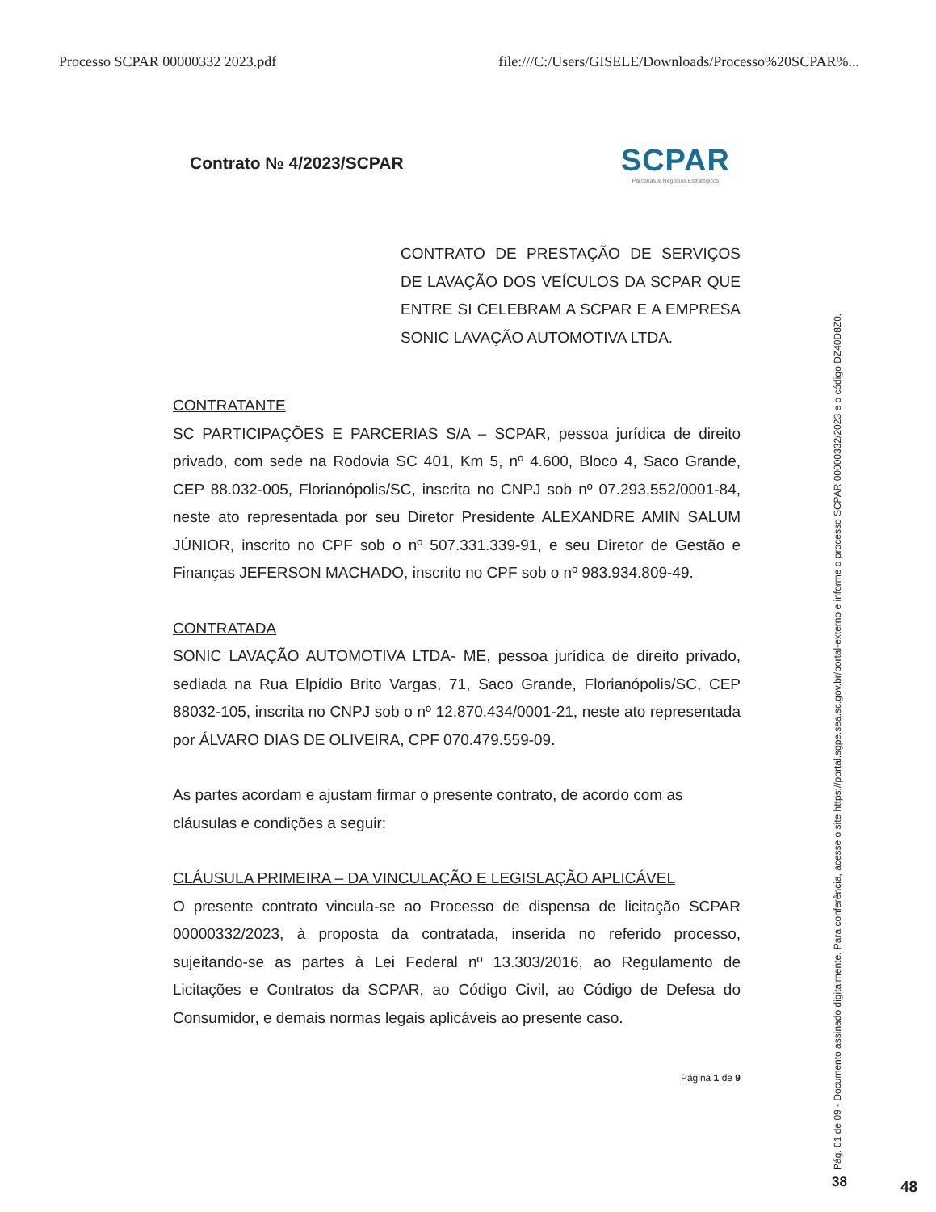Processo SCPAR 00000332 2023.pdf file:///C:/Users/GISELE/Downloads/Processo%20SCPAR%...
Contrato № 4/2023/SCPAR
SCPAR
Parcerias & Negócios Estratégicos
CONTRATO DE PRESTAÇÃO DE SERVIÇOS DE LAVAÇÃO DOS VEÍCULOS DA SCPAR QUE ENTRE SI CELEBRAM A SCPAR E A EMPRESA SONIC LAVAÇÃO AUTOMOTIVA LTDA.
CONTRATANTE
SC PARTICIPAÇÕES E PARCERIAS S/A – SCPAR, pessoa jurídica de direito privado, com sede na Rodovia SC 401, Km 5, nº 4.600, Bloco 4, Saco Grande, CEP 88.032-005, Florianópolis/SC, inscrita no CNPJ sob nº 07.293.552/0001-84, neste ato representada por seu Diretor Presidente ALEXANDRE AMIN SALUM JÚNIOR, inscrito no CPF sob o nº 507.331.339-91, e seu Diretor de Gestão e Finanças JEFERSON MACHADO, inscrito no CPF sob o nº 983.934.809-49.
CONTRATADA
SONIC LAVAÇÃO AUTOMOTIVA LTDA- ME, pessoa jurídica de direito privado, sediada na Rua Elpídio Brito Vargas, 71, Saco Grande, Florianópolis/SC, CEP 88032-105, inscrita no CNPJ sob o nº 12.870.434/0001-21, neste ato representada por ÁLVARO DIAS DE OLIVEIRA, CPF 070.479.559-09.
As partes acordam e ajustam firmar o presente contrato, de acordo com as cláusulas e condições a seguir:
CLÁUSULA PRIMEIRA – DA VINCULAÇÃO E LEGISLAÇÃO APLICÁVEL
O presente contrato vincula-se ao Processo de dispensa de licitação SCPAR 00000332/2023, à proposta da contratada, inserida no referido processo, sujeitando-se as partes à Lei Federal nº 13.303/2016, ao Regulamento de Licitações e Contratos da SCPAR, ao Código Civil, ao Código de Defesa do Consumidor, e demais normas legais aplicáveis ao presente caso.
Página 1 de 9
Pág. 01 de 09 - Documento assinado digitalmente. Para conferência, acesse o site https://portal.sgpe.sea.sc.gov.br/portal-externo e informe o processo SCPAR 00000332/2023 e o código DZ40D8Z0. 38 48